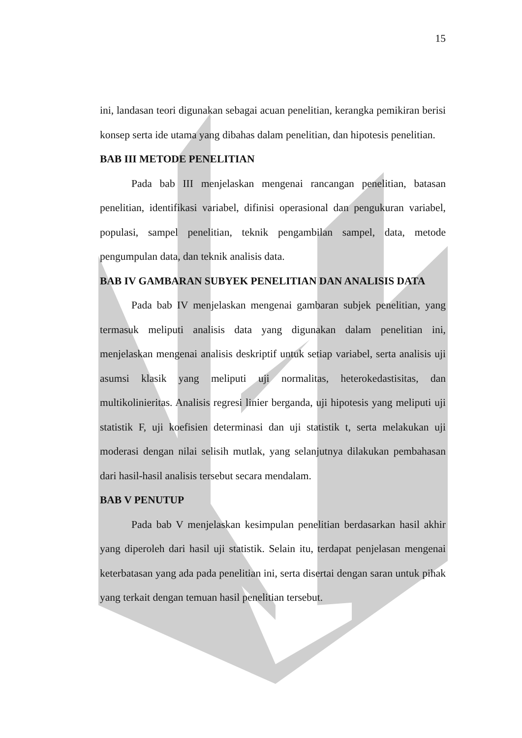15
ini, landasan teori digunakan sebagai acuan penelitian, kerangka pemikiran berisi konsep serta ide utama yang dibahas dalam penelitian, dan hipotesis penelitian.
BAB III METODE PENELITIAN
Pada bab III menjelaskan mengenai rancangan penelitian, batasan penelitian, identifikasi variabel, difinisi operasional dan pengukuran variabel, populasi, sampel penelitian, teknik pengambilan sampel, data, metode pengumpulan data, dan teknik analisis data.
BAB IV GAMBARAN SUBYEK PENELITIAN DAN ANALISIS DATA
Pada bab IV menjelaskan mengenai gambaran subjek penelitian, yang termasuk meliputi analisis data yang digunakan dalam penelitian ini, menjelaskan mengenai analisis deskriptif untuk setiap variabel, serta analisis uji asumsi klasik yang meliputi uji normalitas, heterokedastisitas, dan multikolinieritas. Analisis regresi linier berganda, uji hipotesis yang meliputi uji statistik F, uji koefisien determinasi dan uji statistik t, serta melakukan uji moderasi dengan nilai selisih mutlak, yang selanjutnya dilakukan pembahasan dari hasil-hasil analisis tersebut secara mendalam.
BAB V PENUTUP
Pada bab V menjelaskan kesimpulan penelitian berdasarkan hasil akhir yang diperoleh dari hasil uji statistik. Selain itu, terdapat penjelasan mengenai keterbatasan yang ada pada penelitian ini, serta disertai dengan saran untuk pihak yang terkait dengan temuan hasil penelitian tersebut.